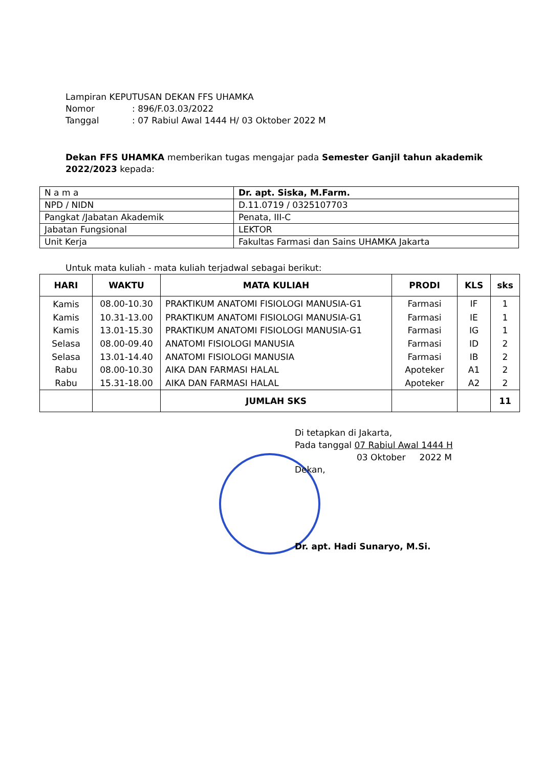Lampiran KEPUTUSAN DEKAN FFS UHAMKA
Nomor: 896/F.03.03/2022
Tanggal: 07 Rabiul Awal 1444 H/ 03 Oktober 2022 M
Dekan FFS UHAMKA memberikan tugas mengajar pada Semester Ganjil tahun akademik 2022/2023 kepada:
| N a m a | Dr. apt. Siska, M.Farm. |
| NPD / NIDN | D.11.0719 / 0325107703 |
| Pangkat /Jabatan Akademik | Penata, III-C |
| Jabatan Fungsional | LEKTOR |
| Unit Kerja | Fakultas Farmasi dan Sains UHAMKA Jakarta |
Untuk mata kuliah - mata kuliah terjadwal sebagai berikut:
| HARI | WAKTU | MATA KULIAH | PRODI | KLS | sks |
| --- | --- | --- | --- | --- | --- |
| Kamis | 08.00-10.30 | PRAKTIKUM ANATOMI FISIOLOGI MANUSIA-G1 | Farmasi | IF | 1 |
| Kamis | 10.31-13.00 | PRAKTIKUM ANATOMI FISIOLOGI MANUSIA-G1 | Farmasi | IE | 1 |
| Kamis | 13.01-15.30 | PRAKTIKUM ANATOMI FISIOLOGI MANUSIA-G1 | Farmasi | IG | 1 |
| Selasa | 08.00-09.40 | ANATOMI FISIOLOGI MANUSIA | Farmasi | ID | 2 |
| Selasa | 13.01-14.40 | ANATOMI FISIOLOGI MANUSIA | Farmasi | IB | 2 |
| Rabu | 08.00-10.30 | AIKA DAN FARMASI HALAL | Apoteker | A1 | 2 |
| Rabu | 15.31-18.00 | AIKA DAN FARMASI HALAL | Apoteker | A2 | 2 |
| | | JUMLAH SKS | | | 11 |
Di tetapkan di Jakarta,
Pada tanggal 07 Rabiul Awal 1444 H
03 Oktober 2022 M
Dekan,
Dr. apt. Hadi Sunaryo, M.Si.